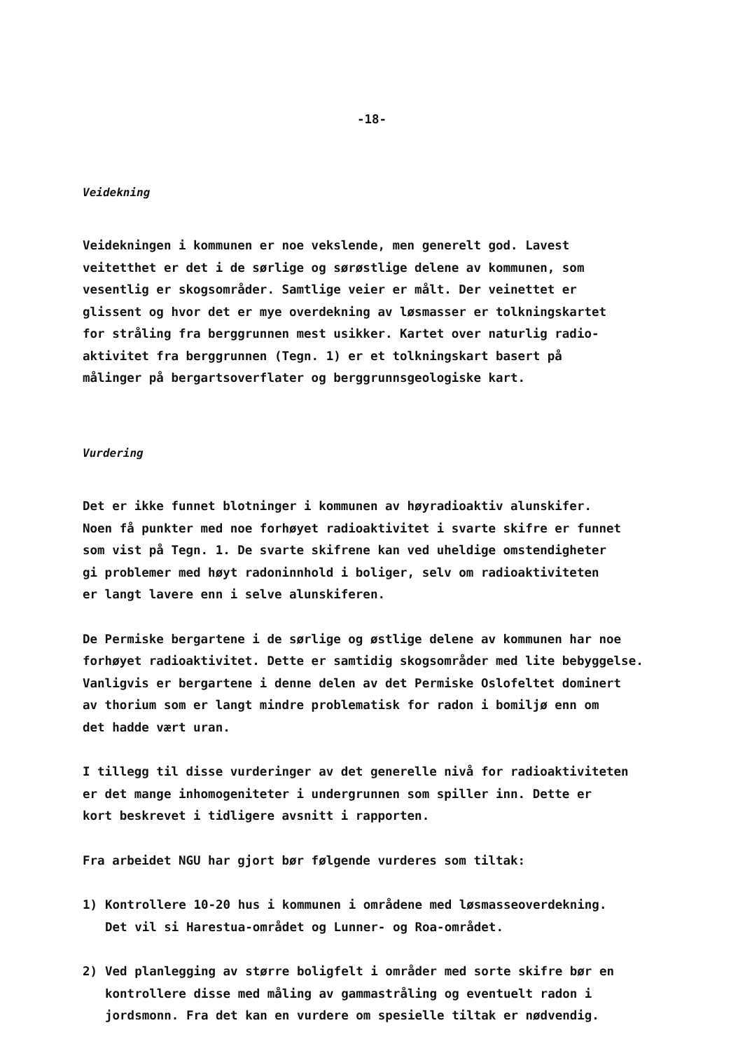-18-
Veidekning
Veidekningen i kommunen er noe vekslende, men generelt god. Lavest veitetthet er det i de sørlige og sørøstlige delene av kommunen, som vesentlig er skogsområder. Samtlige veier er målt. Der veinettet er glissent og hvor det er mye overdekning av løsmasser er tolkningskartet for stråling fra berggrunnen mest usikker. Kartet over naturlig radio- aktivitet fra berggrunnen (Tegn. 1) er et tolkningskart basert på målinger på bergartsoverflater og berggrunnsgeologiske kart.
Vurdering
Det er ikke funnet blotninger i kommunen av høyradioaktiv alunskifer. Noen få punkter med noe forhøyet radioaktivitet i svarte skifre er funnet som vist på Tegn. 1. De svarte skifrene kan ved uheldige omstendigheter gi problemer med høyt radoninnhold i boliger, selv om radioaktiviteten er langt lavere enn i selve alunskiferen.
De Permiske bergartene i de sørlige og østlige delene av kommunen har noe forhøyet radioaktivitet. Dette er samtidig skogsområder med lite bebyggelse. Vanligvis er bergartene i denne delen av det Permiske Oslofeltet dominert av thorium som er langt mindre problematisk for radon i bomiljø enn om det hadde vært uran.
I tillegg til disse vurderinger av det generelle nivå for radioaktiviteten er det mange inhomogeniteter i undergrunnen som spiller inn. Dette er kort beskrevet i tidligere avsnitt i rapporten.
Fra arbeidet NGU har gjort bør følgende vurderes som tiltak:
1) Kontrollere 10-20 hus i kommunen i områdene med løsmasseoverdekning. Det vil si Harestua-området og Lunner- og Roa-området.
2) Ved planlegging av større boligfelt i områder med sorte skifre bør en kontrollere disse med måling av gammastråling og eventuelt radon i jordsmonn. Fra det kan en vurdere om spesielle tiltak er nødvendig.